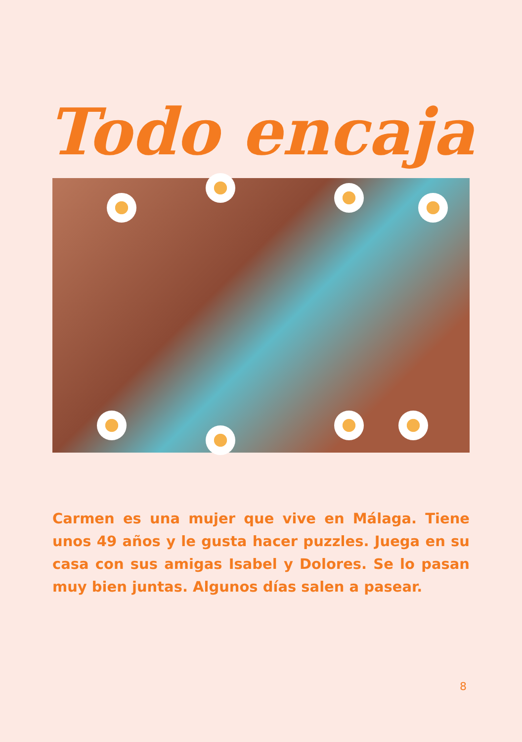Todo encaja
Carmen es una mujer que vive en Málaga. Tiene unos 49 años y le gusta hacer puzzles. Juega en su casa con sus amigas Isabel y Dolores. Se lo pasan muy bien juntas. Algunos días salen a pasear.
8